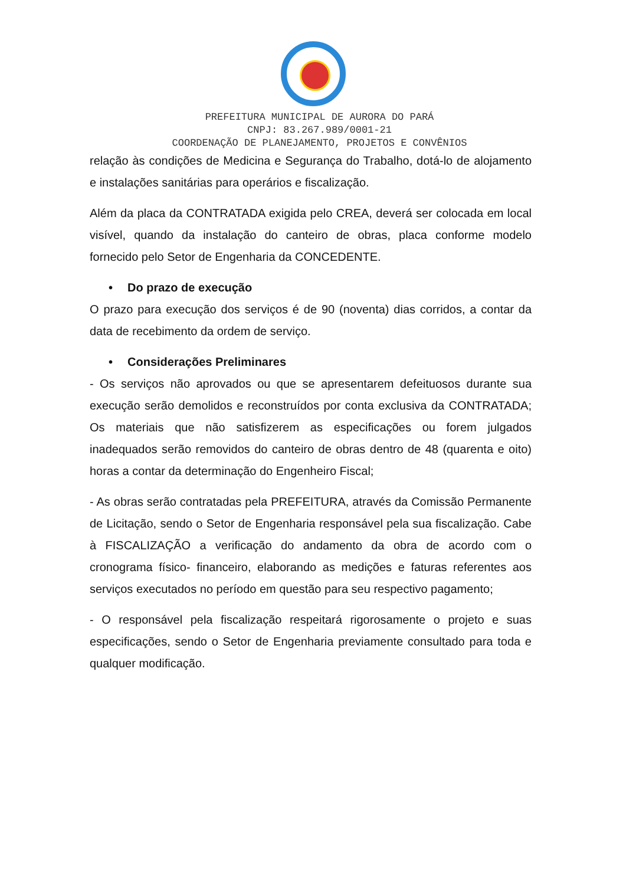PREFEITURA MUNICIPAL DE AURORA DO PARÁ
CNPJ: 83.267.989/0001-21
COORDENAÇÃO DE PLANEJAMENTO, PROJETOS E CONVÊNIOS
relação às condições de Medicina e Segurança do Trabalho, dotá-lo de alojamento e instalações sanitárias para operários e fiscalização.
Além da placa da CONTRATADA exigida pelo CREA, deverá ser colocada em local visível, quando da instalação do canteiro de obras, placa conforme modelo fornecido pelo Setor de Engenharia da CONCEDENTE.
• Do prazo de execução
O prazo para execução dos serviços é de 90 (noventa) dias corridos, a contar da data de recebimento da ordem de serviço.
• Considerações Preliminares
- Os serviços não aprovados ou que se apresentarem defeituosos durante sua execução serão demolidos e reconstruídos por conta exclusiva da CONTRATADA; Os materiais que não satisfizerem as especificações ou forem julgados inadequados serão removidos do canteiro de obras dentro de 48 (quarenta e oito) horas a contar da determinação do Engenheiro Fiscal;
- As obras serão contratadas pela PREFEITURA, através da Comissão Permanente de Licitação, sendo o Setor de Engenharia responsável pela sua fiscalização. Cabe à FISCALIZAÇÃO a verificação do andamento da obra de acordo com o cronograma físico- financeiro, elaborando as medições e faturas referentes aos serviços executados no período em questão para seu respectivo pagamento;
- O responsável pela fiscalização respeitará rigorosamente o projeto e suas especificações, sendo o Setor de Engenharia previamente consultado para toda e qualquer modificação.